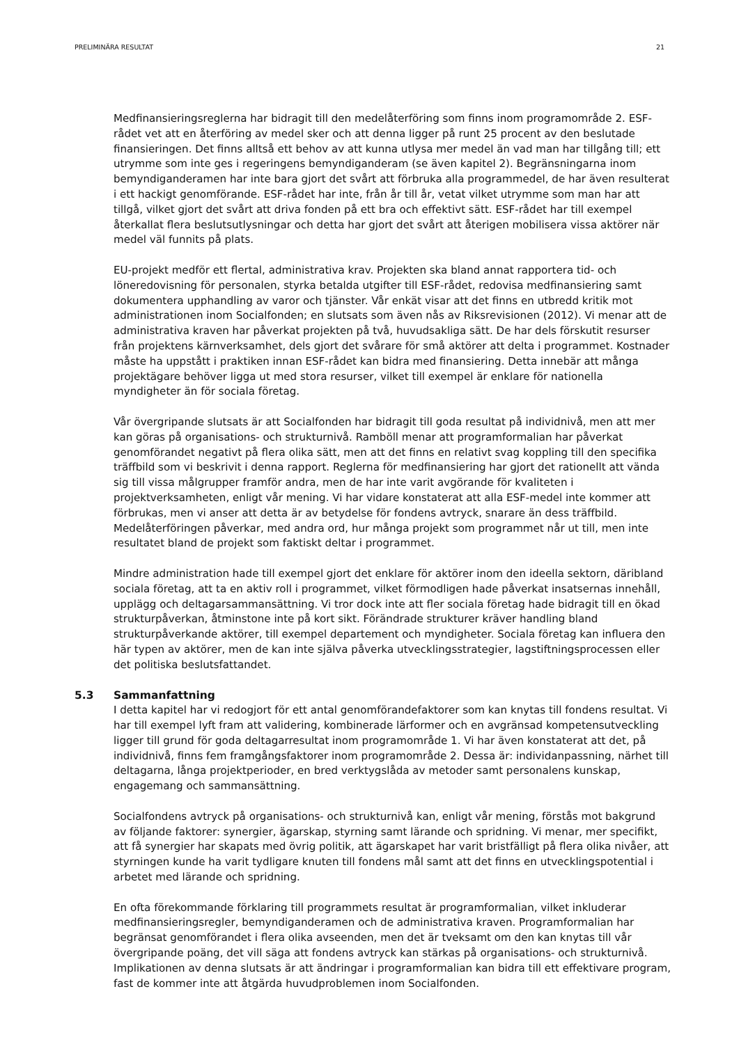PRELIMINÄRA RESULTAT 21
Medfinansieringsreglerna har bidragit till den medelåterföring som finns inom programområde 2. ESF-rådet vet att en återföring av medel sker och att denna ligger på runt 25 procent av den beslutade finansieringen. Det finns alltså ett behov av att kunna utlysa mer medel än vad man har tillgång till; ett utrymme som inte ges i regeringens bemyndiganderam (se även kapitel 2). Begränsningarna inom bemyndiganderamen har inte bara gjort det svårt att förbruka alla programmedel, de har även resulterat i ett hackigt genomförande. ESF-rådet har inte, från år till år, vetat vilket utrymme som man har att tillgå, vilket gjort det svårt att driva fonden på ett bra och effektivt sätt. ESF-rådet har till exempel återkallat flera beslutsutlysningar och detta har gjort det svårt att återigen mobilisera vissa aktörer när medel väl funnits på plats.
EU-projekt medför ett flertal, administrativa krav. Projekten ska bland annat rapportera tid- och löneredovisning för personalen, styrka betalda utgifter till ESF-rådet, redovisa medfinansiering samt dokumentera upphandling av varor och tjänster. Vår enkät visar att det finns en utbredd kritik mot administrationen inom Socialfonden; en slutsats som även nås av Riksrevisionen (2012). Vi menar att de administrativa kraven har påverkat projekten på två, huvudsakliga sätt. De har dels förskutit resurser från projektens kärnverksamhet, dels gjort det svårare för små aktörer att delta i programmet. Kostnader måste ha uppstått i praktiken innan ESF-rådet kan bidra med finansiering. Detta innebär att många projektägare behöver ligga ut med stora resurser, vilket till exempel är enklare för nationella myndigheter än för sociala företag.
Vår övergripande slutsats är att Socialfonden har bidragit till goda resultat på individnivå, men att mer kan göras på organisations- och strukturnivå. Ramböll menar att programformalian har påverkat genomförandet negativt på flera olika sätt, men att det finns en relativt svag koppling till den specifika träffbild som vi beskrivit i denna rapport. Reglerna för medfinansiering har gjort det rationellt att vända sig till vissa målgrupper framför andra, men de har inte varit avgörande för kvaliteten i projektverksamheten, enligt vår mening. Vi har vidare konstaterat att alla ESF-medel inte kommer att förbrukas, men vi anser att detta är av betydelse för fondens avtryck, snarare än dess träffbild. Medelåterföringen påverkar, med andra ord, hur många projekt som programmet når ut till, men inte resultatet bland de projekt som faktiskt deltar i programmet.
Mindre administration hade till exempel gjort det enklare för aktörer inom den ideella sektorn, däribland sociala företag, att ta en aktiv roll i programmet, vilket förmodligen hade påverkat insatsernas innehåll, upplägg och deltagarsammansättning. Vi tror dock inte att fler sociala företag hade bidragit till en ökad strukturpåverkan, åtminstone inte på kort sikt. Förändrade strukturer kräver handling bland strukturpåverkande aktörer, till exempel departement och myndigheter. Sociala företag kan influera den här typen av aktörer, men de kan inte själva påverka utvecklingsstrategier, lagstiftningsprocessen eller det politiska beslutsfattandet.
5.3 Sammanfattning
I detta kapitel har vi redogjort för ett antal genomförandefaktorer som kan knytas till fondens resultat. Vi har till exempel lyft fram att validering, kombinerade lärformer och en avgränsad kompetensutveckling ligger till grund för goda deltagarresultat inom programområde 1. Vi har även konstaterat att det, på individnivå, finns fem framgångsfaktorer inom programområde 2. Dessa är: individanpassning, närhet till deltagarna, långa projektperioder, en bred verktygslåda av metoder samt personalens kunskap, engagemang och sammansättning.
Socialfondens avtryck på organisations- och strukturnivå kan, enligt vår mening, förstås mot bakgrund av följande faktorer: synergier, ägarskap, styrning samt lärande och spridning. Vi menar, mer specifikt, att få synergier har skapats med övrig politik, att ägarskapet har varit bristfälligt på flera olika nivåer, att styrningen kunde ha varit tydligare knuten till fondens mål samt att det finns en utvecklingspotential i arbetet med lärande och spridning.
En ofta förekommande förklaring till programmets resultat är programformalian, vilket inkluderar medfinansieringsregler, bemyndiganderamen och de administrativa kraven. Programformalian har begränsat genomförandet i flera olika avseenden, men det är tveksamt om den kan knytas till vår övergripande poäng, det vill säga att fondens avtryck kan stärkas på organisations- och strukturnivå. Implikationen av denna slutsats är att ändringar i programformalian kan bidra till ett effektivare program, fast de kommer inte att åtgärda huvudproblemen inom Socialfonden.